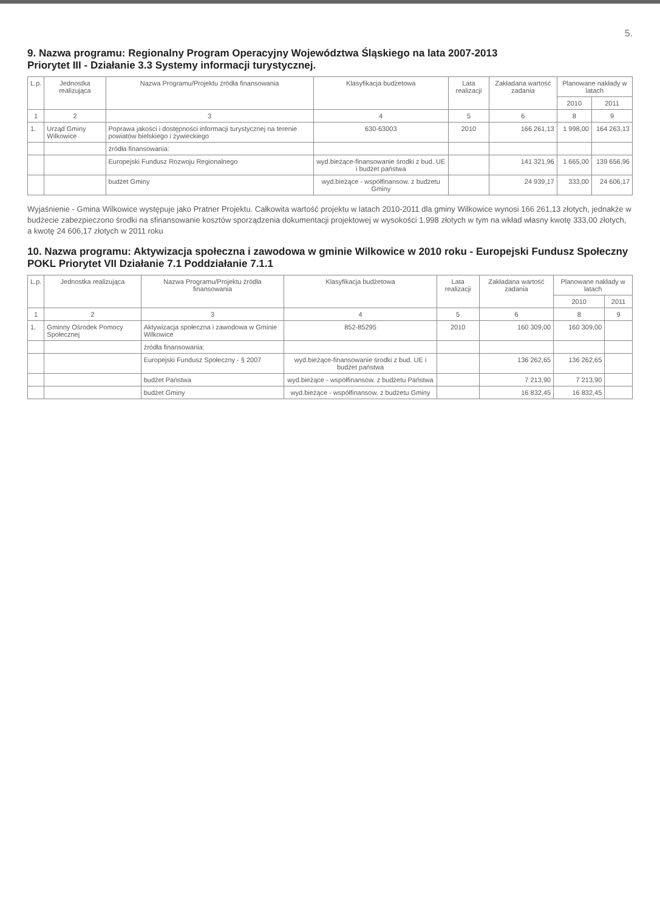5.
9. Nazwa programu: Regionalny Program Operacyjny Województwa Śląskiego na lata 2007-2013
Priorytet III - Działanie 3.3 Systemy informacji turystycznej.
| L.p. | Jednostka realizująca | Nazwa Programu/Projektu źródła finansowania | Klasyfikacja budżetowa | Lata realizacji | Zakładana wartość zadania | Planowane nakłady w latach | |
| --- | --- | --- | --- | --- | --- | --- | --- |
| | | | | | | 2010 | 2011 |
| 1 | 2 | 3 | 4 | 5 | 6 | 8 | 9 |
| 1. | Urząd Gminy Wilkowice | Poprawa jakości i dostępności informacji turystycznej na terenie powiatów bielskiego i żywieckiego | 630-63003 | 2010 | 166 261,13 | 1 998,00 | 164 263,13 |
| | | źródła finansowania: | | | | | |
| | | Europejski Fundusz Rozwoju Regionalnego | wyd.bieżące-finansowanie środki z bud. UE i budżet państwa | | 141 321,96 | 1 665,00 | 139 656,96 |
| | | budżet Gminy | wyd.bieżące - współfinansow. z budżetu Gminy | | 24 939,17 | 333,00 | 24 606,17 |
Wyjaśnienie - Gmina Wilkowice występuje jako Pratner Projektu. Całkowita wartość projektu w latach 2010-2011 dla gminy Wilkowice wynosi 166 261,13 złotych, jednakże w budżecie zabezpieczono środki na sfinansowanie kosztów sporządzenia dokumentacji projektowej w wysokości 1.998 złotych w tym na wkład własny kwotę 333,00 złotych, a kwotę 24 606,17 złotych w 2011 roku
10. Nazwa programu: Aktywizacja społeczna i zawodowa w gminie Wilkowice w 2010 roku - Europejski Fundusz Społeczny POKL Priorytet VII Działanie 7.1 Poddziałanie 7.1.1
| L.p. | Jednostka realizująca | Nazwa Programu/Projektu źródła finansowania | Klasyfikacja budżetowa | Lata realizacji | Zakładana wartość zadania | Planowane nakłady w latach | |
| --- | --- | --- | --- | --- | --- | --- | --- |
| | | | | | | 2010 | 2011 |
| 1 | 2 | 3 | 4 | 5 | 6 | 8 | 9 |
| 1. | Gminny Ośrodek Pomocy Społecznej | Aktywizacja społeczna i zawodowa w Gminie Wilkowice | 852-85295 | 2010 | 160 309,00 | 160 309,00 | |
| | | źródła finansowania: | | | | | |
| | | Europejski Fundusz Społeczny - § 2007 | wyd.bieżące-finansowanie środki z bud. UE i budżet państwa | | 136 262,65 | 136 262,65 | |
| | | budżet Państwa | wyd.bieżące - współfinansow. z budżetu Państwa | | 7 213,90 | 7 213,90 | |
| | | budżet Gminy | wyd.bieżące - współfinansow. z budżetu Gminy | | 16 832,45 | 16 832,45 | |